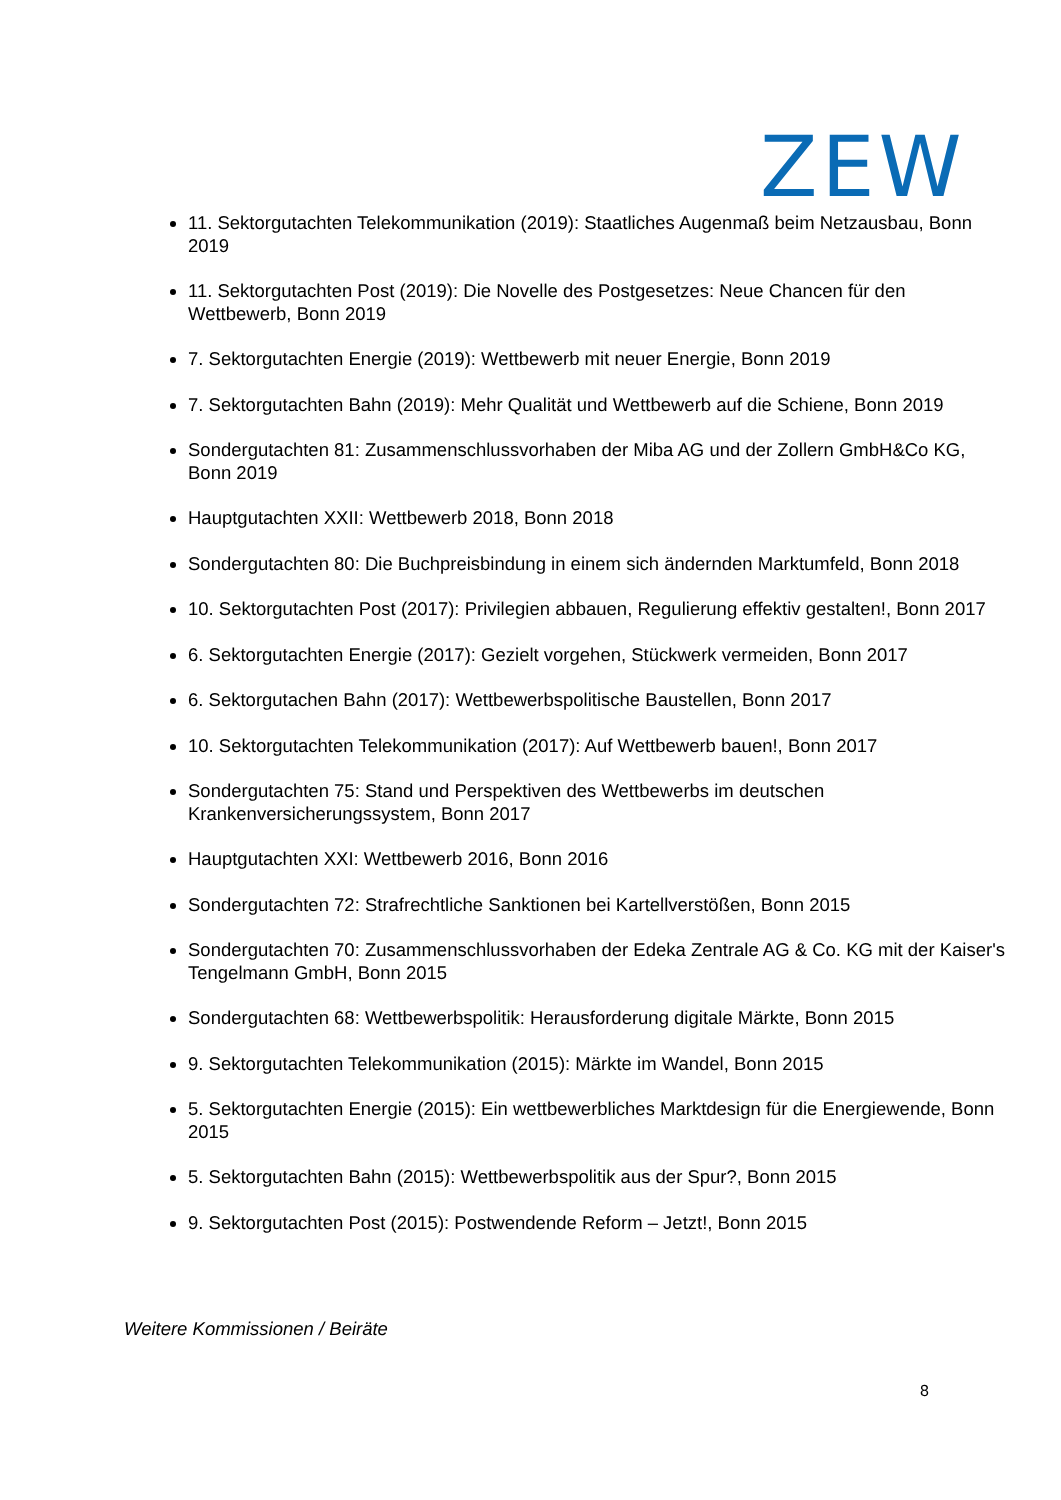ZEW
11. Sektorgutachten Telekommunikation (2019): Staatliches Augenmaß beim Netzausbau, Bonn 2019
11. Sektorgutachten Post (2019): Die Novelle des Postgesetzes: Neue Chancen für den Wettbewerb, Bonn 2019
7. Sektorgutachten Energie (2019): Wettbewerb mit neuer Energie, Bonn 2019
7. Sektorgutachten Bahn (2019): Mehr Qualität und Wettbewerb auf die Schiene, Bonn 2019
Sondergutachten 81: Zusammenschlussvorhaben der Miba AG und der Zollern GmbH&Co KG, Bonn 2019
Hauptgutachten XXII: Wettbewerb 2018, Bonn 2018
Sondergutachten 80: Die Buchpreisbindung in einem sich ändernden Marktumfeld, Bonn 2018
10. Sektorgutachten Post (2017): Privilegien abbauen, Regulierung effektiv gestalten!, Bonn 2017
6. Sektorgutachten Energie (2017): Gezielt vorgehen, Stückwerk vermeiden, Bonn 2017
6. Sektorgutachen Bahn (2017): Wettbewerbspolitische Baustellen, Bonn 2017
10. Sektorgutachten Telekommunikation (2017): Auf Wettbewerb bauen!, Bonn 2017
Sondergutachten 75: Stand und Perspektiven des Wettbewerbs im deutschen Krankenversicherungssystem, Bonn 2017
Hauptgutachten XXI: Wettbewerb 2016, Bonn 2016
Sondergutachten 72: Strafrechtliche Sanktionen bei Kartellverstößen, Bonn 2015
Sondergutachten 70: Zusammenschlussvorhaben der Edeka Zentrale AG & Co. KG mit der Kaiser's Tengelmann GmbH, Bonn 2015
Sondergutachten 68: Wettbewerbspolitik: Herausforderung digitale Märkte, Bonn 2015
9. Sektorgutachten Telekommunikation (2015): Märkte im Wandel, Bonn 2015
5. Sektorgutachten Energie (2015): Ein wettbewerbliches Marktdesign für die Energiewende, Bonn 2015
5. Sektorgutachten Bahn (2015): Wettbewerbspolitik aus der Spur?, Bonn 2015
9. Sektorgutachten Post (2015): Postwendende Reform – Jetzt!, Bonn 2015
Weitere Kommissionen / Beiräte
8